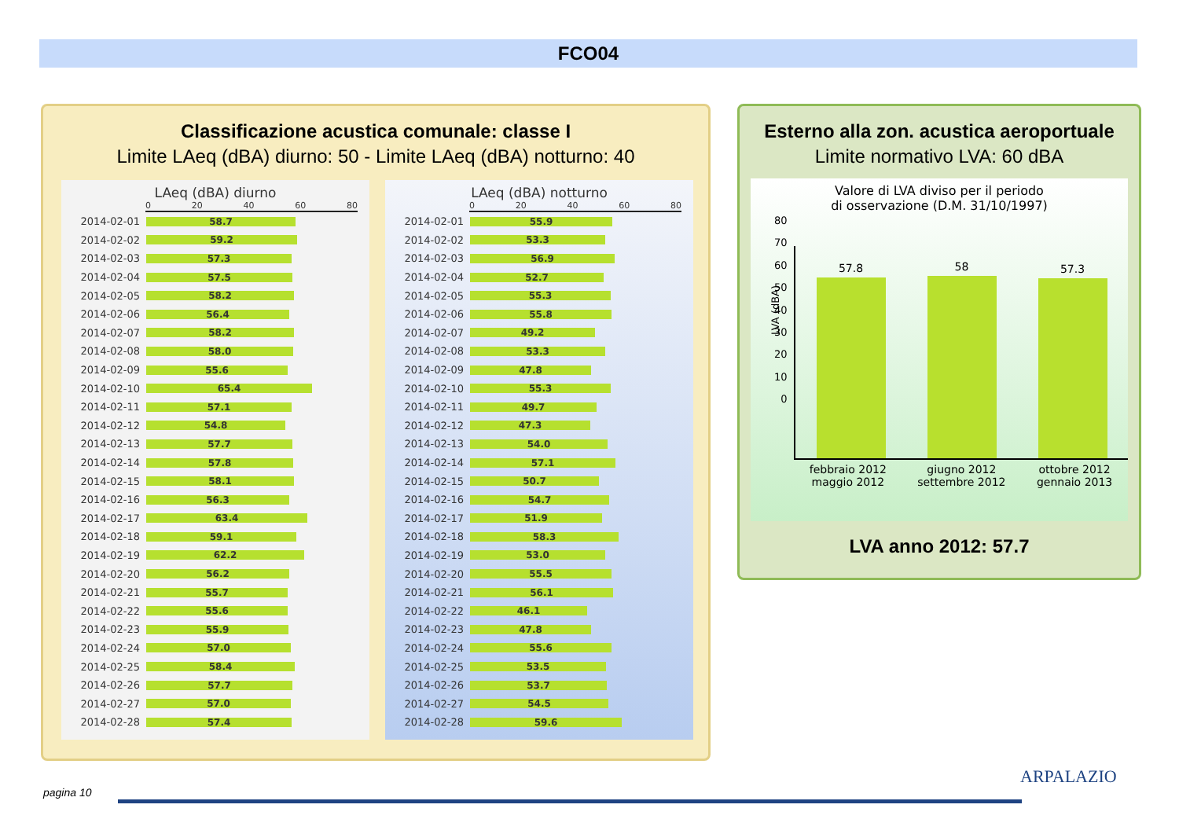FCO04
Classificazione acustica comunale: classe I
Limite LAeq (dBA) diurno: 50 - Limite LAeq (dBA) notturno: 40
LAeq (dBA) diurno
0 20 40 60 80
2014-02-01
58.7
2014-02-02
59.2
2014-02-03
57.3
2014-02-04
57.5
2014-02-05
58.2
2014-02-06
56.4
2014-02-07
58.2
2014-02-08
58.0
2014-02-09
55.6
2014-02-10
65.4
2014-02-11
57.1
2014-02-12
54.8
2014-02-13
57.7
2014-02-14
57.8
2014-02-15
58.1
2014-02-16
56.3
2014-02-17
63.4
2014-02-18
59.1
2014-02-19
62.2
2014-02-20
56.2
2014-02-21
55.7
2014-02-22
55.6
2014-02-23
55.9
2014-02-24
57.0
2014-02-25
58.4
2014-02-26
57.7
2014-02-27
57.0
2014-02-28
57.4
LAeq (dBA) notturno
0 20 40 60 80
2014-02-01
55.9
2014-02-02
53.3
2014-02-03
56.9
2014-02-04
52.7
2014-02-05
55.3
2014-02-06
55.8
2014-02-07
49.2
2014-02-08
53.3
2014-02-09
47.8
2014-02-10
55.3
2014-02-11
49.7
2014-02-12
47.3
2014-02-13
54.0
2014-02-14
57.1
2014-02-15
50.7
2014-02-16
54.7
2014-02-17
51.9
2014-02-18
58.3
2014-02-19
53.0
2014-02-20
55.5
2014-02-21
56.1
2014-02-22
46.1
2014-02-23
47.8
2014-02-24
55.6
2014-02-25
53.5
2014-02-26
53.7
2014-02-27
54.5
2014-02-28
59.6
Esterno alla zon. acustica aeroportuale
Limite normativo LVA: 60 dBA
Valore di LVA diviso per il periodo
di osservazione (D.M. 31/10/1997)
LVA (dBA)
80
70
60
50
40
30
20
10
0
57.8
58
57.3
febbraio 2012
maggio 2012
giugno 2012
settembre 2012
ottobre 2012
gennaio 2013
LVA anno 2012: 57.7
pagina 10
ARPALAZIO